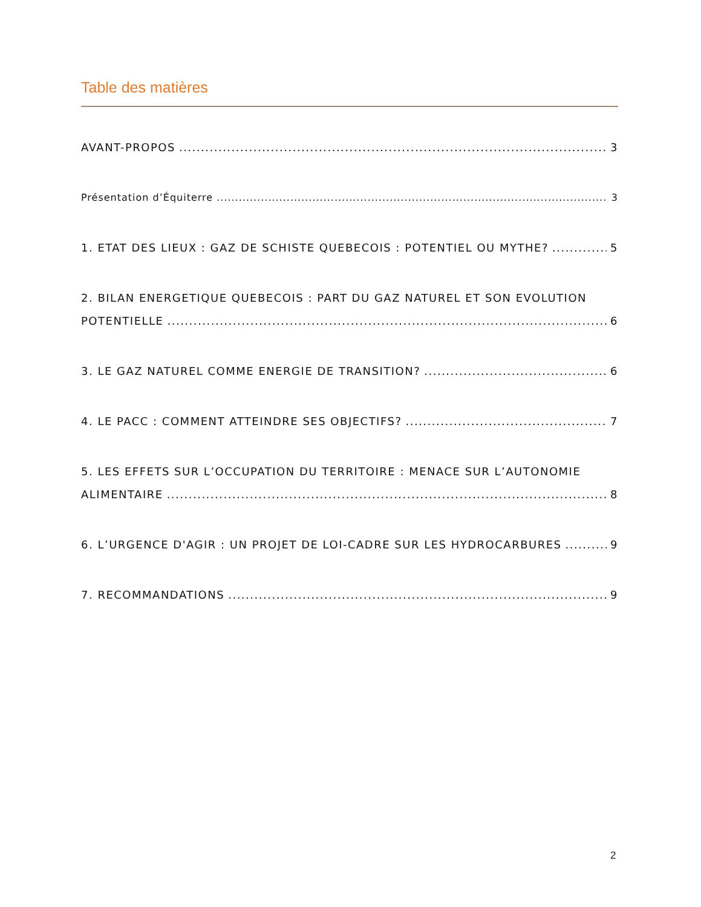Table des matières
AVANT-PROPOS 3
Présentation d’Équiterre 3
1. ETAT DES LIEUX : GAZ DE SCHISTE QUEBECOIS : POTENTIEL OU MYTHE? 5
2. BILAN ENERGETIQUE QUEBECOIS : PART DU GAZ NATUREL ET SON EVOLUTION
POTENTIELLE 6
3. LE GAZ NATUREL COMME ENERGIE DE TRANSITION? 6
4. LE PACC : COMMENT ATTEINDRE SES OBJECTIFS? 7
5. LES EFFETS SUR L’OCCUPATION DU TERRITOIRE : MENACE SUR L’AUTONOMIE
ALIMENTAIRE 8
6. L’URGENCE D'AGIR : UN PROJET DE LOI-CADRE SUR LES HYDROCARBURES 9
7. RECOMMANDATIONS 9
2